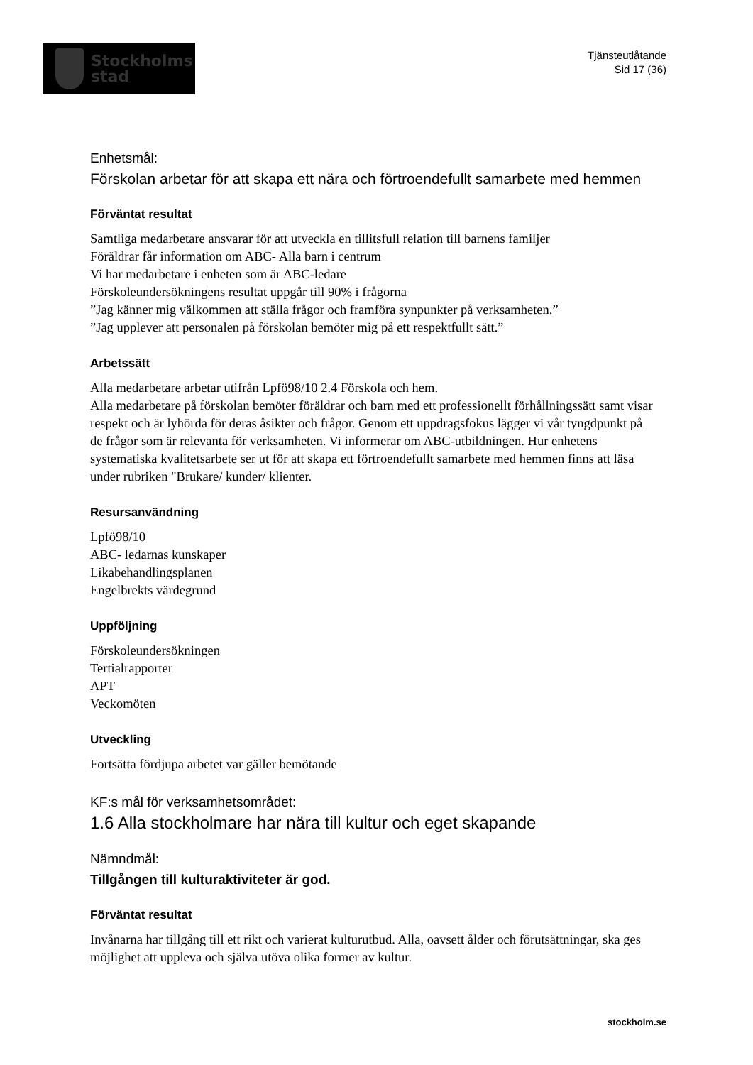Stockholms
stad
Tjänsteutlåtande
Sid 17 (36)
Enhetsmål:
Förskolan arbetar för att skapa ett nära och förtroendefullt samarbete med hemmen
Förväntat resultat
Samtliga medarbetare ansvarar för att utveckla en tillitsfull relation till barnens familjer
Föräldrar får information om ABC- Alla barn i centrum
Vi har medarbetare i enheten som är ABC-ledare
Förskoleundersökningens resultat uppgår till 90% i frågorna
”Jag känner mig välkommen att ställa frågor och framföra synpunkter på verksamheten.”
”Jag upplever att personalen på förskolan bemöter mig på ett respektfullt sätt.”
Arbetssätt
Alla medarbetare arbetar utifrån Lpfö98/10 2.4 Förskola och hem.
Alla medarbetare på förskolan bemöter föräldrar och barn med ett professionellt förhållningssätt samt visar respekt och är lyhörda för deras åsikter och frågor. Genom ett uppdragsfokus lägger vi vår tyngdpunkt på de frågor som är relevanta för verksamheten. Vi informerar om ABC-utbildningen. Hur enhetens systematiska kvalitetsarbete ser ut för att skapa ett förtroendefullt samarbete med hemmen finns att läsa under rubriken "Brukare/ kunder/ klienter.
Resursanvändning
Lpfö98/10
ABC- ledarnas kunskaper
Likabehandlingsplanen
Engelbrekts värdegrund
Uppföljning
Förskoleundersökningen
Tertialrapporter
APT
Veckomöten
Utveckling
Fortsätta fördjupa arbetet var gäller bemötande
KF:s mål för verksamhetsområdet:
1.6 Alla stockholmare har nära till kultur och eget skapande
Nämndmål:
Tillgången till kulturaktiviteter är god.
Förväntat resultat
Invånarna har tillgång till ett rikt och varierat kulturutbud. Alla, oavsett ålder och förutsättningar, ska ges möjlighet att uppleva och själva utöva olika former av kultur.
stockholm.se